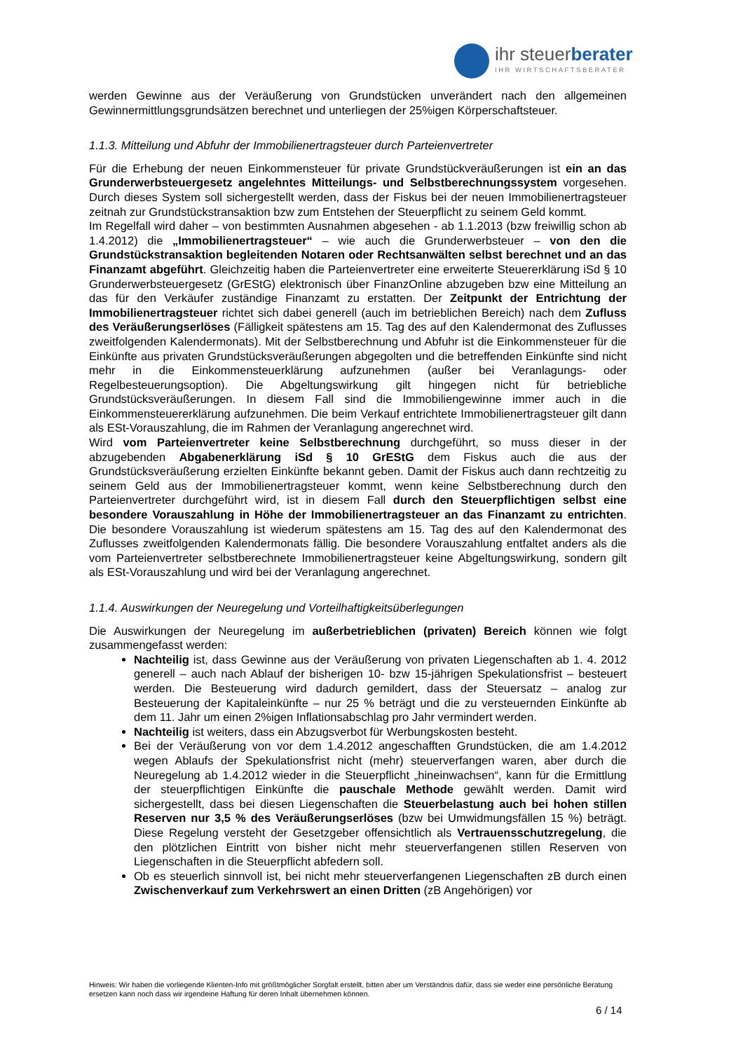ihr steuerberater
IHR WIRTSCHAFTSBERATER
werden Gewinne aus der Veräußerung von Grundstücken unverändert nach den allgemeinen Gewinnermittlungsgrundsätzen berechnet und unterliegen der 25%igen Körperschaftsteuer.
1.1.3. Mitteilung und Abfuhr der Immobilienertragsteuer durch Parteienvertreter
Für die Erhebung der neuen Einkommensteuer für private Grundstückveräußerungen ist ein an das Grunderwerbsteuergesetz angelehntes Mitteilungs- und Selbstberechnungssystem vorgesehen. Durch dieses System soll sichergestellt werden, dass der Fiskus bei der neuen Immobilienertragsteuer zeitnah zur Grundstückstransaktion bzw zum Entstehen der Steuerpflicht zu seinem Geld kommt.
Im Regelfall wird daher – von bestimmten Ausnahmen abgesehen - ab 1.1.2013 (bzw freiwillig schon ab 1.4.2012) die „Immobilienertragsteuer“ – wie auch die Grunderwerbsteuer – von den die Grundstückstransaktion begleitenden Notaren oder Rechtsanwälten selbst berechnet und an das Finanzamt abgeführt. Gleichzeitig haben die Parteienvertreter eine erweiterte Steuererklärung iSd § 10 Grunderwerbsteuergesetz (GrEStG) elektronisch über FinanzOnline abzugeben bzw eine Mitteilung an das für den Verkäufer zuständige Finanzamt zu erstatten. Der Zeitpunkt der Entrichtung der Immobilienertragsteuer richtet sich dabei generell (auch im betrieblichen Bereich) nach dem Zufluss des Veräußerungserlöses (Fälligkeit spätestens am 15. Tag des auf den Kalendermonat des Zuflusses zweitfolgenden Kalendermonats). Mit der Selbstberechnung und Abfuhr ist die Einkommensteuer für die Einkünfte aus privaten Grundstücksveräußerungen abgegolten und die betreffenden Einkünfte sind nicht mehr in die Einkommensteuerklärung aufzunehmen (außer bei Veranlagungs- oder Regelbesteuerungsoption). Die Abgeltungswirkung gilt hingegen nicht für betriebliche Grundstücksveräußerungen. In diesem Fall sind die Immobiliengewinne immer auch in die Einkommensteuererklärung aufzunehmen. Die beim Verkauf entrichtete Immobilienertragsteuer gilt dann als ESt-Vorauszahlung, die im Rahmen der Veranlagung angerechnet wird.
Wird vom Parteienvertreter keine Selbstberechnung durchgeführt, so muss dieser in der abzugebenden Abgabenerklärung iSd § 10 GrEStG dem Fiskus auch die aus der Grundstücksveräußerung erzielten Einkünfte bekannt geben. Damit der Fiskus auch dann rechtzeitig zu seinem Geld aus der Immobilienertragsteuer kommt, wenn keine Selbstberechnung durch den Parteienvertreter durchgeführt wird, ist in diesem Fall durch den Steuerpflichtigen selbst eine besondere Vorauszahlung in Höhe der Immobilienertragsteuer an das Finanzamt zu entrichten. Die besondere Vorauszahlung ist wiederum spätestens am 15. Tag des auf den Kalendermonat des Zuflusses zweitfolgenden Kalendermonats fällig. Die besondere Vorauszahlung entfaltet anders als die vom Parteienvertreter selbstberechnete Immobilienertragsteuer keine Abgeltungswirkung, sondern gilt als ESt-Vorauszahlung und wird bei der Veranlagung angerechnet.
1.1.4. Auswirkungen der Neuregelung und Vorteilhaftigkeitsüberlegungen
Die Auswirkungen der Neuregelung im außerbetrieblichen (privaten) Bereich können wie folgt zusammengefasst werden:
Nachteilig ist, dass Gewinne aus der Veräußerung von privaten Liegenschaften ab 1. 4. 2012 generell – auch nach Ablauf der bisherigen 10- bzw 15-jährigen Spekulationsfrist – besteuert werden. Die Besteuerung wird dadurch gemildert, dass der Steuersatz – analog zur Besteuerung der Kapitaleinkünfte – nur 25 % beträgt und die zu versteuernden Einkünfte ab dem 11. Jahr um einen 2%igen Inflationsabschlag pro Jahr vermindert werden.
Nachteilig ist weiters, dass ein Abzugsverbot für Werbungskosten besteht.
Bei der Veräußerung von vor dem 1.4.2012 angeschafften Grundstücken, die am 1.4.2012 wegen Ablaufs der Spekulationsfrist nicht (mehr) steuerverfangen waren, aber durch die Neuregelung ab 1.4.2012 wieder in die Steuerpflicht „hineinwachsen“, kann für die Ermittlung der steuerpflichtigen Einkünfte die pauschale Methode gewählt werden. Damit wird sichergestellt, dass bei diesen Liegenschaften die Steuerbelastung auch bei hohen stillen Reserven nur 3,5 % des Veräußerungserlöses (bzw bei Umwidmungsfällen 15 %) beträgt. Diese Regelung versteht der Gesetzgeber offensichtlich als Vertrauensschutzregelung, die den plötzlichen Eintritt von bisher nicht mehr steuerverfangenen stillen Reserven von Liegenschaften in die Steuerpflicht abfedern soll.
Ob es steuerlich sinnvoll ist, bei nicht mehr steuerverfangenen Liegenschaften zB durch einen Zwischenverkauf zum Verkehrswert an einen Dritten (zB Angehörigen) vor
Hinweis: Wir haben die vorliegende Klienten-Info mit größtmöglicher Sorgfalt erstellt, bitten aber um Verständnis dafür, dass sie weder eine persönliche Beratung ersetzen kann noch dass wir irgendeine Haftung für deren Inhalt übernehmen können.
6 / 14